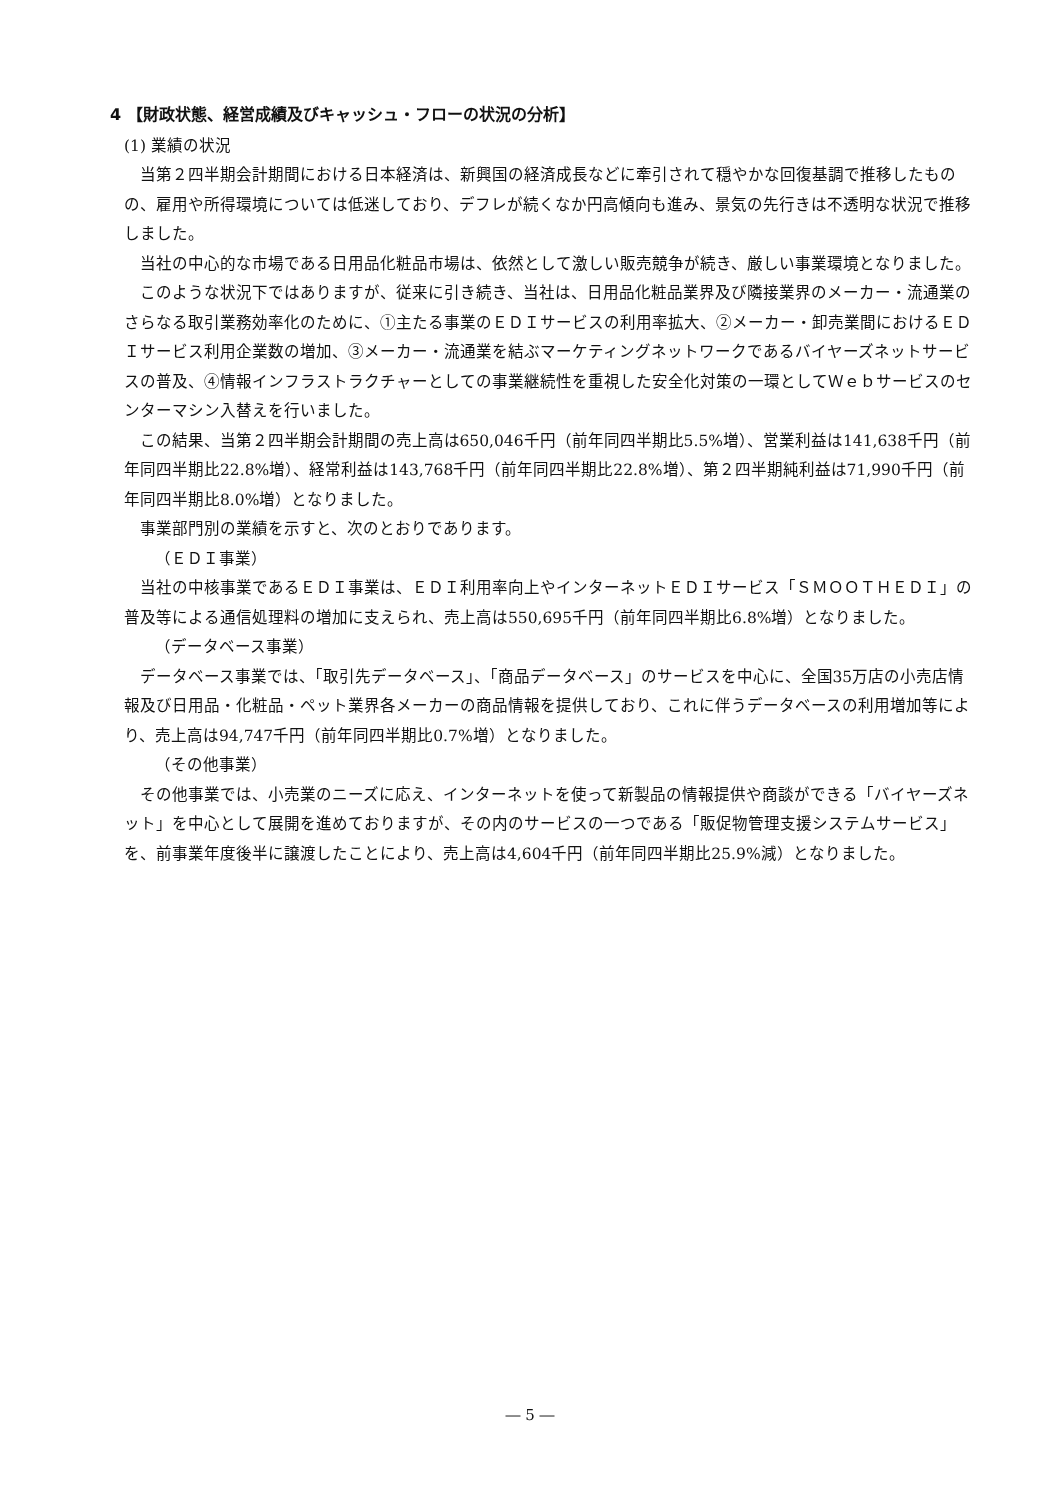4 【財政状態、経営成績及びキャッシュ・フローの状況の分析】
(1) 業績の状況
当第２四半期会計期間における日本経済は、新興国の経済成長などに牽引されて穏やかな回復基調で推移したものの、雇用や所得環境については低迷しており、デフレが続くなか円高傾向も進み、景気の先行きは不透明な状況で推移しました。
当社の中心的な市場である日用品化粧品市場は、依然として激しい販売競争が続き、厳しい事業環境となりました。
このような状況下ではありますが、従来に引き続き、当社は、日用品化粧品業界及び隣接業界のメーカー・流通業のさらなる取引業務効率化のために、①主たる事業のＥＤＩサービスの利用率拡大、②メーカー・卸売業間におけるＥＤＩサービス利用企業数の増加、③メーカー・流通業を結ぶマーケティングネットワークであるバイヤーズネットサービスの普及、④情報インフラストラクチャーとしての事業継続性を重視した安全化対策の一環としてＷｅｂサービスのセンターマシン入替えを行いました。
この結果、当第２四半期会計期間の売上高は650,046千円（前年同四半期比5.5%増）、営業利益は141,638千円（前年同四半期比22.8%増）、経常利益は143,768千円（前年同四半期比22.8%増）、第２四半期純利益は71,990千円（前年同四半期比8.0%増）となりました。
事業部門別の業績を示すと、次のとおりであります。
（ＥＤＩ事業）
当社の中核事業であるＥＤＩ事業は、ＥＤＩ利用率向上やインターネットＥＤＩサービス「ＳＭＯＯＴＨＥＤＩ」の普及等による通信処理料の増加に支えられ、売上高は550,695千円（前年同四半期比6.8%増）となりました。
（データベース事業）
データベース事業では、「取引先データベース」、「商品データベース」のサービスを中心に、全国35万店の小売店情報及び日用品・化粧品・ペット業界各メーカーの商品情報を提供しており、これに伴うデータベースの利用増加等により、売上高は94,747千円（前年同四半期比0.7%増）となりました。
（その他事業）
その他事業では、小売業のニーズに応え、インターネットを使って新製品の情報提供や商談ができる「バイヤーズネット」を中心として展開を進めておりますが、その内のサービスの一つである「販促物管理支援システムサービス」を、前事業年度後半に譲渡したことにより、売上高は4,604千円（前年同四半期比25.9%減）となりました。
― 5 ―